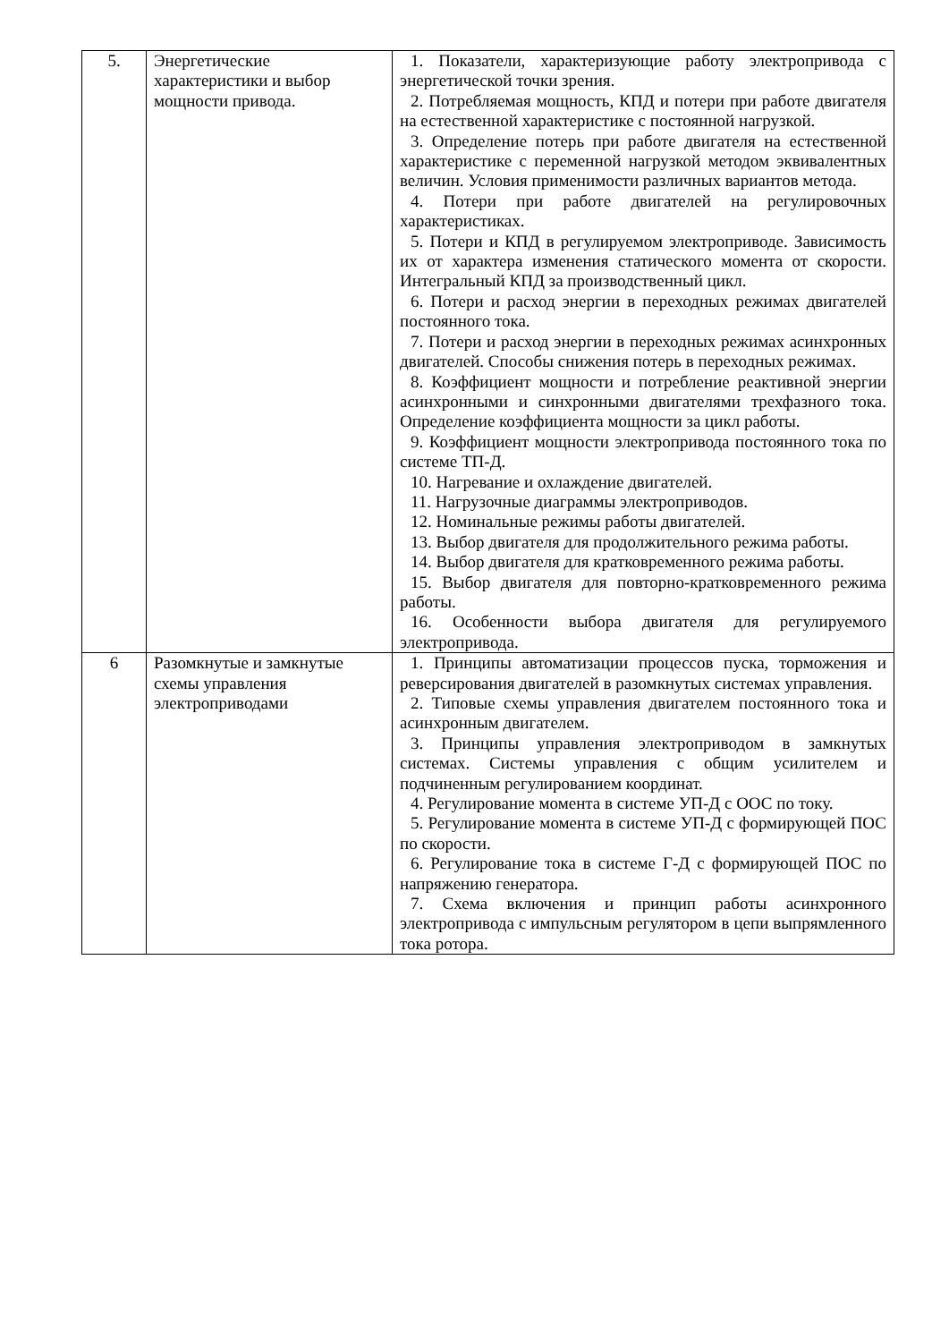| 5. | Энергетические характеристики и выбор мощности привода. | 1. Показатели, характеризующие работу электропривода с энергетической точки зрения. 2. Потребляемая мощность, КПД и потери при работе двигателя на естественной характеристике с постоянной нагрузкой. 3. Определение потерь при работе двигателя на естественной характеристике с переменной нагрузкой методом эквивалентных величин. Условия применимости различных вариантов метода. 4. Потери при работе двигателей на регулировочных характеристиках. 5. Потери и КПД в регулируемом электроприводе. Зависимость их от характера изменения статического момента от скорости. Интегральный КПД за производственный цикл. 6. Потери и расход энергии в переходных режимах двигателей постоянного тока. 7. Потери и расход энергии в переходных режимах асинхронных двигателей. Способы снижения потерь в переходных режимах. 8. Коэффициент мощности и потребление реактивной энергии асинхронными и синхронными двигателями трехфазного тока. Определение коэффициента мощности за цикл работы. 9. Коэффициент мощности электропривода постоянного тока по системе ТП-Д. 10. Нагревание и охлаждение двигателей. 11. Нагрузочные диаграммы электроприводов. 12. Номинальные режимы работы двигателей. 13. Выбор двигателя для продолжительного режима работы. 14. Выбор двигателя для кратковременного режима работы. 15. Выбор двигателя для повторно-кратковременного режима работы. 16. Особенности выбора двигателя для регулируемого электропривода. |
| 6 | Разомкнутые и замкнутые схемы управления электроприводами | 1. Принципы автоматизации процессов пуска, торможения и реверсирования двигателей в разомкнутых системах управления. 2. Типовые схемы управления двигателем постоянного тока и асинхронным двигателем. 3. Принципы управления электроприводом в замкнутых системах. Системы управления с общим усилителем и подчиненным регулированием координат. 4. Регулирование момента в системе УП-Д с ООС по току. 5. Регулирование момента в системе УП-Д с формирующей ПОС по скорости. 6. Регулирование тока в системе Г-Д с формирующей ПОС по напряжению генератора. 7. Схема включения и принцип работы асинхронного электропривода с импульсным регулятором в цепи выпрямленного тока ротора. |